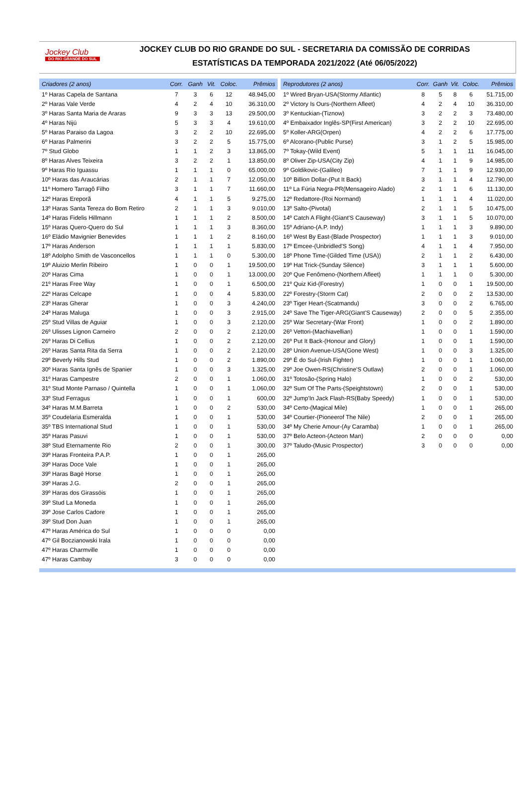Jockey Club
DO RIO GRANDE DO SUL
JOCKEY CLUB DO RIO GRANDE DO SUL - SECRETARIA DA COMISSÃO DE CORRIDAS
ESTATÍSTICAS DA TEMPORADA 2021/2022 (Até 06/05/2022)
| Criadores (2 anos) | Corr. | Ganh | Vit. | Coloc. | Prêmios |
| --- | --- | --- | --- | --- | --- |
| 1º Haras Capela de Santana | 7 | 3 | 6 | 12 | 48.945,00 |
| 2º Haras Vale Verde | 4 | 2 | 4 | 10 | 36.310,00 |
| 3º Haras Santa Maria de Araras | 9 | 3 | 3 | 13 | 29.500,00 |
| 4º Haras Nijú | 5 | 3 | 3 | 4 | 19.610,00 |
| 5º Haras Paraiso da Lagoa | 3 | 2 | 2 | 10 | 22.695,00 |
| 6º Haras Palmerini | 3 | 2 | 2 | 5 | 15.775,00 |
| 7º Stud Globo | 1 | 1 | 2 | 3 | 13.865,00 |
| 8º Haras Alves Teixeira | 3 | 2 | 2 | 1 | 13.850,00 |
| 9º Haras Rio Iguassu | 1 | 1 | 1 | 0 | 65.000,00 |
| 10º Haras das Araucárias | 2 | 1 | 1 | 7 | 12.050,00 |
| 11º Homero Tarragô Filho | 3 | 1 | 1 | 7 | 11.660,00 |
| 12º Haras Ereporã | 4 | 1 | 1 | 5 | 9.275,00 |
| 13º Haras Santa Tereza do Bom Retiro | 2 | 1 | 1 | 3 | 9.010,00 |
| 14º Haras Fidelis Hillmann | 1 | 1 | 1 | 2 | 8.500,00 |
| 15º Haras Quero-Quero do Sul | 1 | 1 | 1 | 3 | 8.360,00 |
| 16º Eládio Mavignier Benevides | 1 | 1 | 1 | 2 | 8.160,00 |
| 17º Haras Anderson | 1 | 1 | 1 | 1 | 5.830,00 |
| 18º Adolpho Smith de Vasconcellos | 1 | 1 | 1 | 0 | 5.300,00 |
| 19º Aluizio Merlin Ribeiro | 1 | 0 | 0 | 1 | 19.500,00 |
| 20º Haras Cima | 1 | 0 | 0 | 1 | 13.000,00 |
| 21º Haras Free Way | 1 | 0 | 0 | 1 | 6.500,00 |
| 22º Haras Celcape | 1 | 0 | 0 | 4 | 5.830,00 |
| 23º Haras Gherar | 1 | 0 | 0 | 3 | 4.240,00 |
| 24º Haras Maluga | 1 | 0 | 0 | 3 | 2.915,00 |
| 25º Stud Villas de Aguiar | 1 | 0 | 0 | 3 | 2.120,00 |
| 26º Ulisses Lignon Carneiro | 2 | 0 | 0 | 2 | 2.120,00 |
| 26º Haras Di Cellius | 1 | 0 | 0 | 2 | 2.120,00 |
| 26º Haras Santa Rita da Serra | 1 | 0 | 0 | 2 | 2.120,00 |
| 29º Beverly Hills Stud | 1 | 0 | 0 | 2 | 1.890,00 |
| 30º Haras Santa Ignês de Spanier | 1 | 0 | 0 | 3 | 1.325,00 |
| 31º Haras Campestre | 2 | 0 | 0 | 1 | 1.060,00 |
| 31º Stud Monte Parnaso / Quintella | 1 | 0 | 0 | 1 | 1.060,00 |
| 33º Stud Ferragus | 1 | 0 | 0 | 1 | 600,00 |
| 34º Haras M.M.Barreta | 1 | 0 | 0 | 2 | 530,00 |
| 35º Coudelaria Esmeralda | 1 | 0 | 0 | 1 | 530,00 |
| 35º TBS International Stud | 1 | 0 | 0 | 1 | 530,00 |
| 35º Haras Pasuvi | 1 | 0 | 0 | 1 | 530,00 |
| 38º Stud Eternamente Rio | 2 | 0 | 0 | 1 | 300,00 |
| 39º Haras Fronteira P.A.P. | 1 | 0 | 0 | 1 | 265,00 |
| 39º Haras Doce Vale | 1 | 0 | 0 | 1 | 265,00 |
| 39º Haras Bagé Horse | 1 | 0 | 0 | 1 | 265,00 |
| 39º Haras J.G. | 2 | 0 | 0 | 1 | 265,00 |
| 39º Haras dos Girassóis | 1 | 0 | 0 | 1 | 265,00 |
| 39º Stud La Moneda | 1 | 0 | 0 | 1 | 265,00 |
| 39º Jose Carlos Cadore | 1 | 0 | 0 | 1 | 265,00 |
| 39º Stud Don Juan | 1 | 0 | 0 | 1 | 265,00 |
| 47º Haras América do Sul | 1 | 0 | 0 | 0 | 0,00 |
| 47º Gil Boczianowski Irala | 1 | 0 | 0 | 0 | 0,00 |
| 47º Haras Charmville | 1 | 0 | 0 | 0 | 0,00 |
| 47º Haras Cambay | 3 | 0 | 0 | 0 | 0,00 |
| Reprodutores (2 anos) | Corr. | Ganh | Vit. | Coloc. | Prêmios |
| --- | --- | --- | --- | --- | --- |
| 1º Wired Bryan-USA(Stormy Atlantic) | 8 | 5 | 8 | 6 | 51.715,00 |
| 2º Victory Is Ours-(Northern Afleet) | 4 | 2 | 4 | 10 | 36.310,00 |
| 3º Kentuckian-(Tiznow) | 3 | 2 | 2 | 3 | 73.480,00 |
| 4º Embaixador Inglês-SP(First American) | 3 | 2 | 2 | 10 | 22.695,00 |
| 5º Koller-ARG(Orpen) | 4 | 2 | 2 | 6 | 17.775,00 |
| 6º Alcorano-(Public Purse) | 3 | 1 | 2 | 5 | 15.985,00 |
| 7º Tokay-(Wild Event) | 5 | 1 | 1 | 11 | 16.045,00 |
| 8º Oliver Zip-USA(City Zip) | 4 | 1 | 1 | 9 | 14.985,00 |
| 9º Goldikovic-(Galileo) | 7 | 1 | 1 | 9 | 12.930,00 |
| 10º Billion Dollar-(Put It Back) | 3 | 1 | 1 | 4 | 12.790,00 |
| 11º La Fúria Negra-PR(Mensageiro Alado) | 2 | 1 | 1 | 6 | 11.130,00 |
| 12º Redattore-(Roi Normand) | 1 | 1 | 1 | 4 | 11.020,00 |
| 13º Salto-(Pivotal) | 2 | 1 | 1 | 5 | 10.475,00 |
| 14º Catch A Flight-(Giant'S Causeway) | 3 | 1 | 1 | 5 | 10.070,00 |
| 15º Adriano-(A.P. Indy) | 1 | 1 | 1 | 3 | 9.890,00 |
| 16º West By East-(Blade Prospector) | 1 | 1 | 1 | 3 | 9.010,00 |
| 17º Emcee-(Unbridled'S Song) | 4 | 1 | 1 | 4 | 7.950,00 |
| 18º Phone Time-(Gilded Time (USA)) | 2 | 1 | 1 | 2 | 6.430,00 |
| 19º Hat Trick-(Sunday Silence) | 3 | 1 | 1 | 1 | 5.600,00 |
| 20º Que Fenômeno-(Northern Afleet) | 1 | 1 | 1 | 0 | 5.300,00 |
| 21º Quiz Kid-(Forestry) | 1 | 0 | 0 | 1 | 19.500,00 |
| 22º Forestry-(Storm Cat) | 2 | 0 | 0 | 2 | 13.530,00 |
| 23º Tiger Heart-(Scatmandu) | 3 | 0 | 0 | 2 | 6.765,00 |
| 24º Save The Tiger-ARG(Giant'S Causeway) | 2 | 0 | 0 | 5 | 2.355,00 |
| 25º War Secretary-(War Front) | 1 | 0 | 0 | 2 | 1.890,00 |
| 26º Vettori-(Machiavellian) | 1 | 0 | 0 | 1 | 1.590,00 |
| 26º Put It Back-(Honour and Glory) | 1 | 0 | 0 | 1 | 1.590,00 |
| 28º Union Avenue-USA(Gone West) | 1 | 0 | 0 | 3 | 1.325,00 |
| 29º É do Sul-(Irish Fighter) | 1 | 0 | 0 | 1 | 1.060,00 |
| 29º Joe Owen-RS(Christine'S Outlaw) | 2 | 0 | 0 | 1 | 1.060,00 |
| 31º Totosão-(Spring Halo) | 1 | 0 | 0 | 2 | 530,00 |
| 32º Sum Of The Parts-(Speightstown) | 2 | 0 | 0 | 1 | 530,00 |
| 32º Jump'In Jack Flash-RS(Baby Speedy) | 1 | 0 | 0 | 1 | 530,00 |
| 34º Certo-(Magical Mile) | 1 | 0 | 0 | 1 | 265,00 |
| 34º Courtier-(Pioneerof The Nile) | 2 | 0 | 0 | 1 | 265,00 |
| 34º My Cherie Amour-(Ay Caramba) | 1 | 0 | 0 | 1 | 265,00 |
| 37º Belo Acteon-(Acteon Man) | 2 | 0 | 0 | 0 | 0,00 |
| 37º Taludo-(Music Prospector) | 3 | 0 | 0 | 0 | 0,00 |